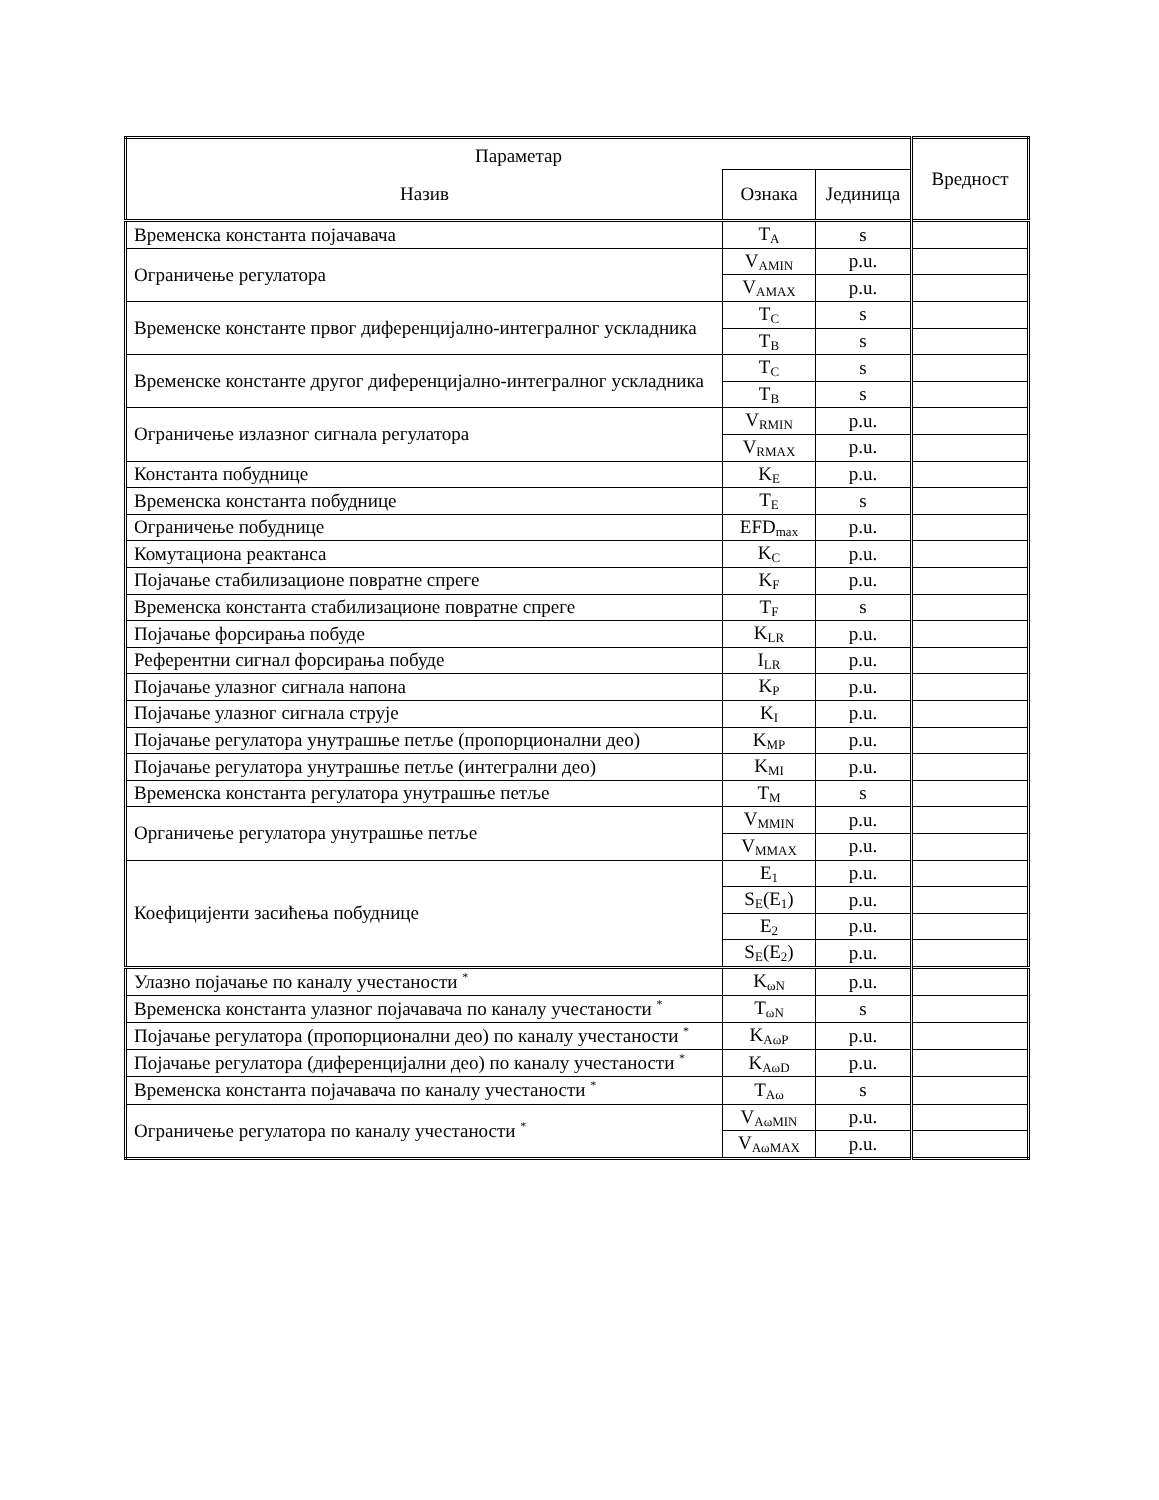| Параметар | | | Вредност |
| --- | --- | --- | --- |
| Назив | Ознака | Јединица | |
| Временска константа појачавача | T<sub>A</sub> | s | |
| Ограничење регулатора | V<sub>AMIN</sub> | p.u. | |
| | V<sub>AMAX</sub> | p.u. | |
| Временске константе првог диференцијално-интегралног ускладника | T<sub>C</sub> | s | |
| | T<sub>B</sub> | s | |
| Временске константе другог диференцијално-интегралног ускладника | T<sub>C</sub> | s | |
| | T<sub>B</sub> | s | |
| Ограничење излазног сигнала регулатора | V<sub>RMIN</sub> | p.u. | |
| | V<sub>RMAX</sub> | p.u. | |
| Константа побуднице | K<sub>E</sub> | p.u. | |
| Временска константа побуднице | T<sub>E</sub> | s | |
| Ограничење побуднице | EFD<sub>max</sub> | p.u. | |
| Комутациона реактанса | K<sub>C</sub> | p.u. | |
| Појачање стабилизационе повратне спреге | K<sub>F</sub> | p.u. | |
| Временска константа стабилизационе повратне спреге | T<sub>F</sub> | s | |
| Појачање форсирања побуде | K<sub>LR</sub> | p.u. | |
| Референтни сигнал форсирања побуде | I<sub>LR</sub> | p.u. | |
| Појачање улазног сигнала напона | K<sub>P</sub> | p.u. | |
| Појачање улазног сигнала струје | K<sub>I</sub> | p.u. | |
| Појачање регулатора унутрашње петље (пропорционални део) | K<sub>MP</sub> | p.u. | |
| Појачање регулатора унутрашње петље (интегрални део) | K<sub>MI</sub> | p.u. | |
| Временска константа регулатора унутрашње петље | T<sub>M</sub> | s | |
| Органичење регулатора унутрашње петље | V<sub>MMIN</sub> | p.u. | |
| | V<sub>MMAX</sub> | p.u. | |
| Коефицијенти засићења побуднице | E<sub>1</sub> | p.u. | |
| | S<sub>E</sub>(E<sub>1</sub>) | p.u. | |
| | E<sub>2</sub> | p.u. | |
| | S<sub>E</sub>(E<sub>2</sub>) | p.u. | |
| Улазно појачање по каналу учестаности <sup>*</sup> | K<sub>ωN</sub> | p.u. | |
| Временска константа улазног појачавача по каналу учестаности <sup>*</sup> | T<sub>ωN</sub> | s | |
| Појачање регулатора (пропорционални део) по каналу учестаности <sup>*</sup> | K<sub>AωP</sub> | p.u. | |
| Појачање регулатора (диференцијални део) по каналу учестаности <sup>*</sup> | K<sub>AωD</sub> | p.u. | |
| Временска константа појачавача по каналу учестаности <sup>*</sup> | T<sub>Aω</sub> | s | |
| Ограничење регулатора по каналу учестаности <sup>*</sup> | V<sub>AωMIN</sub> | p.u. | |
| | V<sub>AωMAX</sub> | p.u. | |